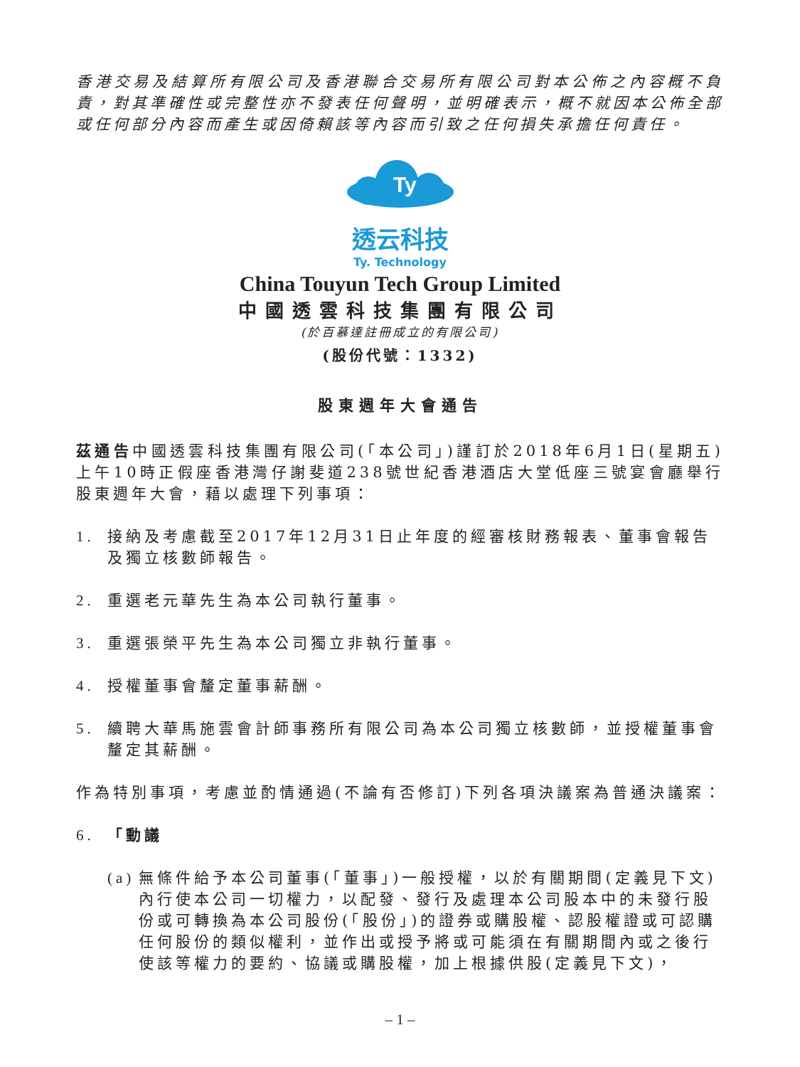香港交易及結算所有限公司及香港聯合交易所有限公司對本公佈之內容概不負責，對其準確性或完整性亦不發表任何聲明，並明確表示，概不就因本公佈全部或任何部分內容而產生或因倚賴該等內容而引致之任何損失承擔任何責任。
Ty
透云科技
Ty. Technology
China Touyun Tech Group Limited
中國透雲科技集團有限公司
(於百慕達註冊成立的有限公司)
(股份代號：1332)
股東週年大會通告
茲通告中國透雲科技集團有限公司(「本公司」)謹訂於2018年6月1日(星期五)上午10時正假座香港灣仔謝斐道238號世紀香港酒店大堂低座三號宴會廳舉行股東週年大會，藉以處理下列事項：
1. 接納及考慮截至2017年12月31日止年度的經審核財務報表、董事會報告及獨立核數師報告。
2. 重選老元華先生為本公司執行董事。
3. 重選張榮平先生為本公司獨立非執行董事。
4. 授權董事會釐定董事薪酬。
5. 續聘大華馬施雲會計師事務所有限公司為本公司獨立核數師，並授權董事會釐定其薪酬。
作為特別事項，考慮並酌情通過(不論有否修訂)下列各項決議案為普通決議案：
6. 「動議
(a) 無條件給予本公司董事(「董事」)一般授權，以於有關期間(定義見下文)內行使本公司一切權力，以配發、發行及處理本公司股本中的未發行股份或可轉換為本公司股份(「股份」)的證券或購股權、認股權證或可認購任何股份的類似權利，並作出或授予將或可能須在有關期間內或之後行使該等權力的要約、協議或購股權，加上根據供股(定義見下文)，
– 1 –